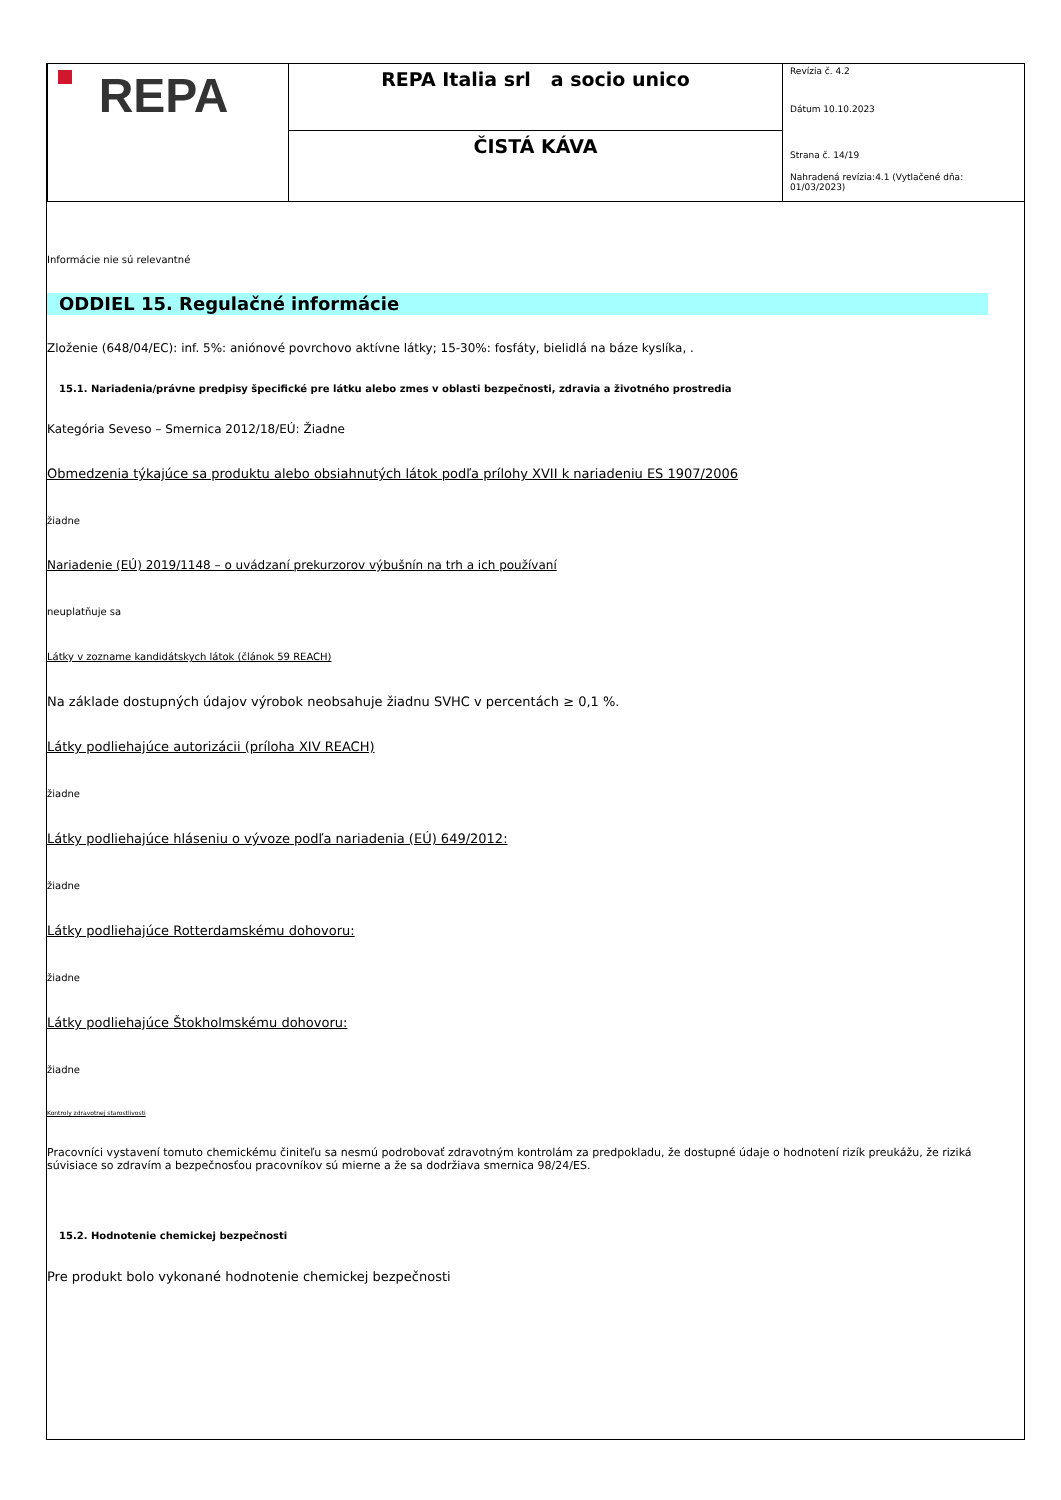| REPA | REPA Italia srl a socio unico | Revízia č. 4.2 Dátum 10.10.2023 Strana č. 14/19 Nahradená revízia:4.1 (Vytlačené dňa: 01/03/2023) |
| | ČISTÁ KÁVA | |
Informácie nie sú relevantné
ODDIEL 15. Regulačné informácie
Zloženie (648/04/EC): inf. 5%: aniónové povrchovo aktívne látky; 15-30%: fosfáty, bielidlá na báze kyslíka, .
15.1. Nariadenia/právne predpisy špecifické pre látku alebo zmes v oblasti bezpečnosti, zdravia a životného prostredia
Kategória Seveso – Smernica 2012/18/EÚ: Žiadne
Obmedzenia týkajúce sa produktu alebo obsiahnutých látok podľa prílohy XVII k nariadeniu ES 1907/2006
žiadne
Nariadenie (EÚ) 2019/1148 – o uvádzaní prekurzorov výbušnín na trh a ich používaní
neuplatňuje sa
Látky v zozname kandidátskych látok (článok 59 REACH)
Na základe dostupných údajov výrobok neobsahuje žiadnu SVHC v percentách ≥ 0,1 %.
Látky podliehajúce autorizácii (príloha XIV REACH)
žiadne
Látky podliehajúce hláseniu o vývoze podľa nariadenia (EÚ) 649/2012:
žiadne
Látky podliehajúce Rotterdamskému dohovoru:
žiadne
Látky podliehajúce Štokholmskému dohovoru:
žiadne
Kontroly zdravotnej starostlivosti
Pracovníci vystavení tomuto chemickému činiteľu sa nesmú podrobovať zdravotným kontrolám za predpokladu, že dostupné údaje o hodnotení rizík preukážu, že riziká súvisiace so zdravím a bezpečnosťou pracovníkov sú mierne a že sa dodržiava smernica 98/24/ES.
15.2. Hodnotenie chemickej bezpečnosti
Pre produkt bolo vykonané hodnotenie chemickej bezpečnosti